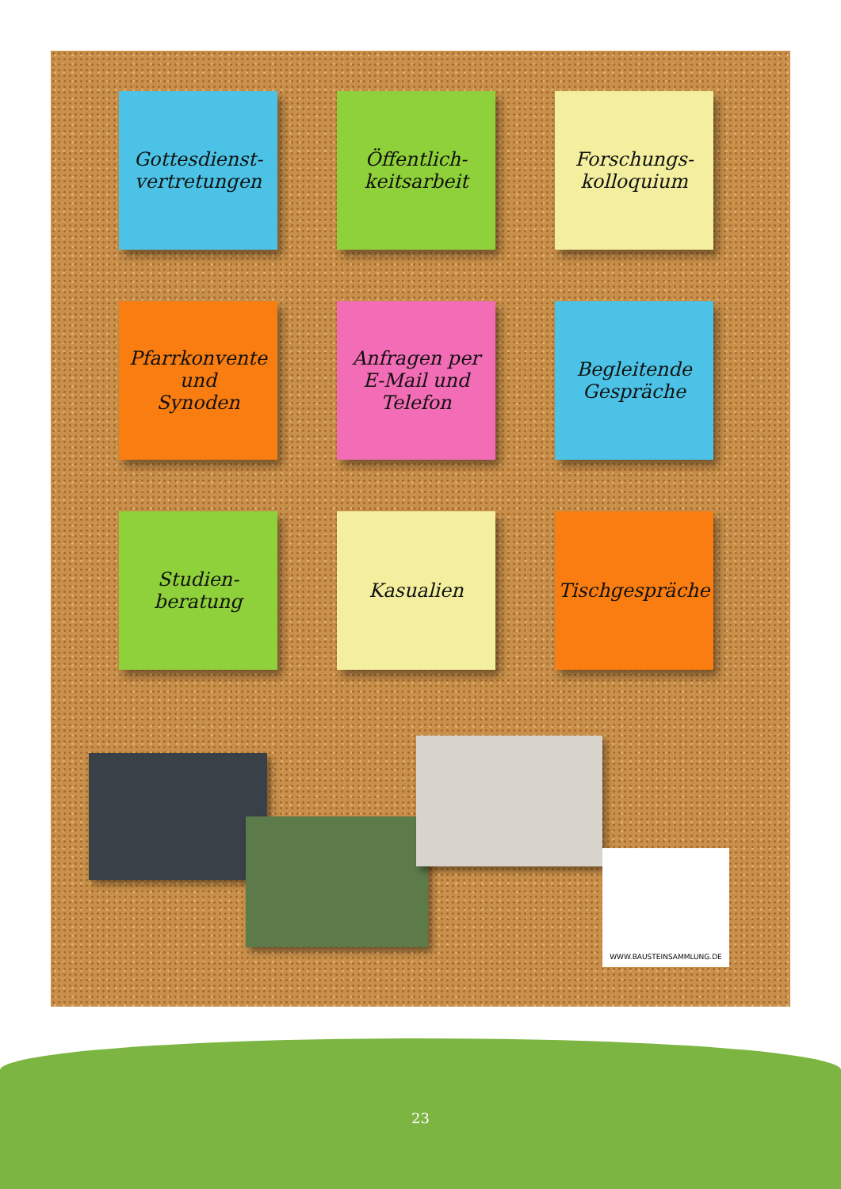Gottesdienst-
vertretungen
Öffentlich-
keitsarbeit
Forschungs-
kolloquium
Pfarrkonvente
und
Synoden
Anfragen per
E-Mail und
Telefon
Begleitende
Gespräche
Studien-
beratung
Kasualien
Tischgespräche
WWW.BAUSTEINSAMMLUNG.DE
23